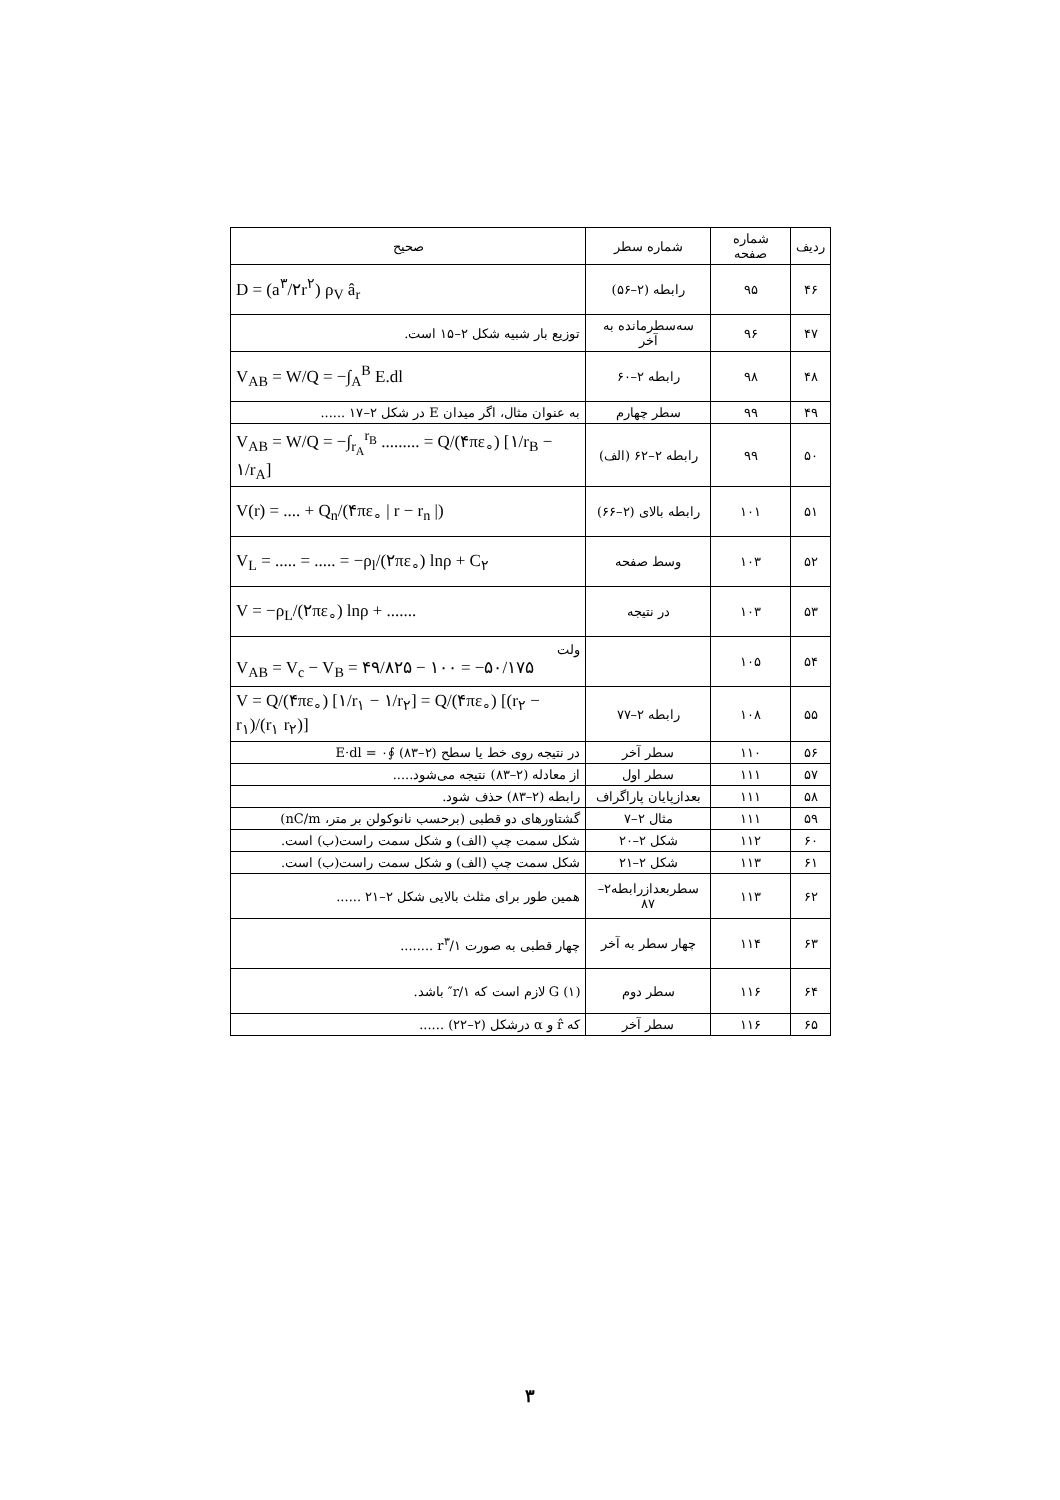| ردیف | شماره صفحه | شماره سطر | صحیح |
| --- | --- | --- | --- |
| ۴۶ | ۹۵ | رابطه (۲–۵۶) | D = (a<sup>۳</sup>/۲r<sup>۲</sup>) ρ<sub>V</sub> â<sub>r</sub> |
| ۴۷ | ۹۶ | سه‌سطرمانده به آخر | توزیع بار شبیه شکل ۲–۱۵ است. |
| ۴۸ | ۹۸ | رابطه ۲–۶۰ | V<sub>AB</sub> = W/Q = −∫<sub>A</sub><sup>B</sup> E.dl |
| ۴۹ | ۹۹ | سطر چهارم | به عنوان مثال، اگر میدان E در شکل ۲–۱۷ ...... |
| ۵۰ | ۹۹ | رابطه ۲–۶۲ (الف) | V<sub>AB</sub> = W/Q = −∫<sub>r<sub>A</sub></sub><sup>r<sub>B</sub></sup> ......... = Q/(۴πε<sub>∘</sub>) [۱/r<sub>B</sub> − ۱/r<sub>A</sub>] |
| ۵۱ | ۱۰۱ | رابطه بالای (۲–۶۶) | V(r) = .... + Q<sub>n</sub>/(۴πε<sub>∘</sub> / r − r<sub>n</sub> /) |
| ۵۲ | ۱۰۳ | وسط صفحه | V<sub>L</sub> = ..... = ..... = −ρ<sub>l</sub>/(۲πε<sub>∘</sub>) lnρ + C<sub>۲</sub> |
| ۵۳ | ۱۰۳ | در نتیجه | V = −ρ<sub>L</sub>/(۲πε<sub>∘</sub>) lnρ + ....... |
| ۵۴ | ۱۰۵ | | ولت V<sub>AB</sub> = V<sub>c</sub> − V<sub>B</sub> = ۴۹/۸۲۵ − ۱۰۰ = −۵۰/۱۷۵ |
| ۵۵ | ۱۰۸ | رابطه ۲–۷۷ | V = Q/(۴πε<sub>∘</sub>) [۱/r<sub>۱</sub> − ۱/r<sub>۲</sub>] = Q/(۴πε<sub>∘</sub>) [(r<sub>۲</sub> − r<sub>۱</sub>)/(r<sub>۱</sub> r<sub>۲</sub>)] |
| ۵۶ | ۱۱۰ | سطر آخر | در نتیجه روی خط یا سطح (۲–۸۳) ∮E·dl = ۰ |
| ۵۷ | ۱۱۱ | سطر اول | از معادله (۲–۸۳) نتیجه می‌شود..... |
| ۵۸ | ۱۱۱ | بعدازپایان پاراگراف | رابطه (۲–۸۳) حذف شود. |
| ۵۹ | ۱۱۱ | مثال ۲–۷ | گشتاورهای دو قطبی (برحسب نانوکولن بر متر، nC/m) |
| ۶۰ | ۱۱۲ | شکل ۲–۲۰ | شکل سمت چپ (الف) و شکل سمت راست(ب) است. |
| ۶۱ | ۱۱۳ | شکل ۲–۲۱ | شکل سمت چپ (الف) و شکل سمت راست(ب) است. |
| ۶۲ | ۱۱۳ | سطربعدازرابطه۲–۸۷ | همین طور برای مثلث بالایی شکل ۲–۲۱ ...... |
| ۶۳ | ۱۱۴ | چهار سطر به آخر | چهار قطبی به صورت ۱/r<sup>۳</sup> ........ |
| ۶۴ | ۱۱۶ | سطر دوم | (۱) G لازم است که ۱/r″ باشد. |
| ۶۵ | ۱۱۶ | سطر آخر | که r̂ و α درشکل (۲–۲۲) ...... |
۳